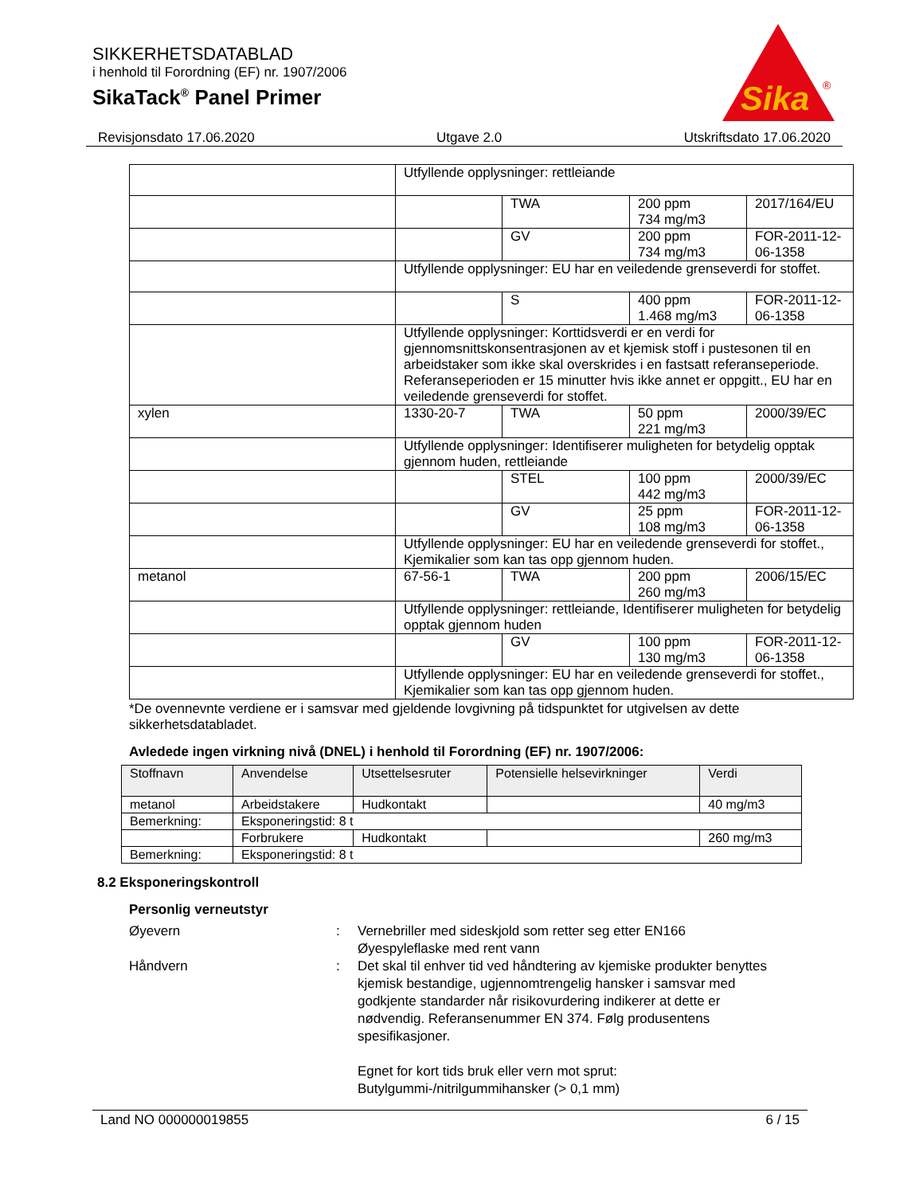SIKKERHETSDATABLAD
i henhold til Forordning (EF) nr. 1907/2006
SikaTack<sup>®</sup> Panel Primer
Sika
®
Revisjonsdato 17.06.2020 Utgave 2.0 Utskriftsdato 17.06.2020
| | Utfyllende opplysninger: rettleiande | | | |
| | | TWA | 200 ppm 734 mg/m3 | 2017/164/EU |
| | | GV | 200 ppm 734 mg/m3 | FOR-2011-12-06-1358 |
| | Utfyllende opplysninger: EU har en veiledende grenseverdi for stoffet. | | | |
| | | S | 400 ppm 1.468 mg/m3 | FOR-2011-12-06-1358 |
| | Utfyllende opplysninger: Korttidsverdi er en verdi for gjennomsnittskonsentrasjonen av et kjemisk stoff i pustesonen til en arbeidstaker som ikke skal overskrides i en fastsatt referanseperiode. Referanseperioden er 15 minutter hvis ikke annet er oppgitt., EU har en veiledende grenseverdi for stoffet. | | | |
| xylen | 1330-20-7 | TWA | 50 ppm 221 mg/m3 | 2000/39/EC |
| | Utfyllende opplysninger: Identifiserer muligheten for betydelig opptak gjennom huden, rettleiande | | | |
| | | STEL | 100 ppm 442 mg/m3 | 2000/39/EC |
| | | GV | 25 ppm 108 mg/m3 | FOR-2011-12-06-1358 |
| | Utfyllende opplysninger: EU har en veiledende grenseverdi for stoffet., Kjemikalier som kan tas opp gjennom huden. | | | |
| metanol | 67-56-1 | TWA | 200 ppm 260 mg/m3 | 2006/15/EC |
| | Utfyllende opplysninger: rettleiande, Identifiserer muligheten for betydelig opptak gjennom huden | | | |
| | | GV | 100 ppm 130 mg/m3 | FOR-2011-12-06-1358 |
| | Utfyllende opplysninger: EU har en veiledende grenseverdi for stoffet., Kjemikalier som kan tas opp gjennom huden. | | | |
*De ovennevnte verdiene er i samsvar med gjeldende lovgivning på tidspunktet for utgivelsen av dette sikkerhetsdatabladet.
Avledede ingen virkning nivå (DNEL) i henhold til Forordning (EF) nr. 1907/2006:
| Stoffnavn | Anvendelse | Utsettelsesruter | Potensielle helsevirkninger | Verdi |
| --- | --- | --- | --- | --- |
| metanol | Arbeidstakere | Hudkontakt | | 40 mg/m3 |
| Bemerkning: | Eksponeringstid: 8 t | | | |
| | Forbrukere | Hudkontakt | | 260 mg/m3 |
| Bemerkning: | Eksponeringstid: 8 t | | | |
8.2 Eksponeringskontroll
Personlig verneutstyr
Øyevern : Vernebriller med sideskjold som retter seg etter EN166
Øyespyleflaske med rent vann
Håndvern : Det skal til enhver tid ved håndtering av kjemiske produkter benyttes kjemisk bestandige, ugjennomtrengelig hansker i samsvar med godkjente standarder når risikovurdering indikerer at dette er nødvendig. Referansenummer EN 374. Følg produsentens spesifikasjoner.
Egnet for kort tids bruk eller vern mot sprut:
Butylgummi-/nitrilgummihansker (> 0,1 mm)
Land NO 000000019855 6 / 15